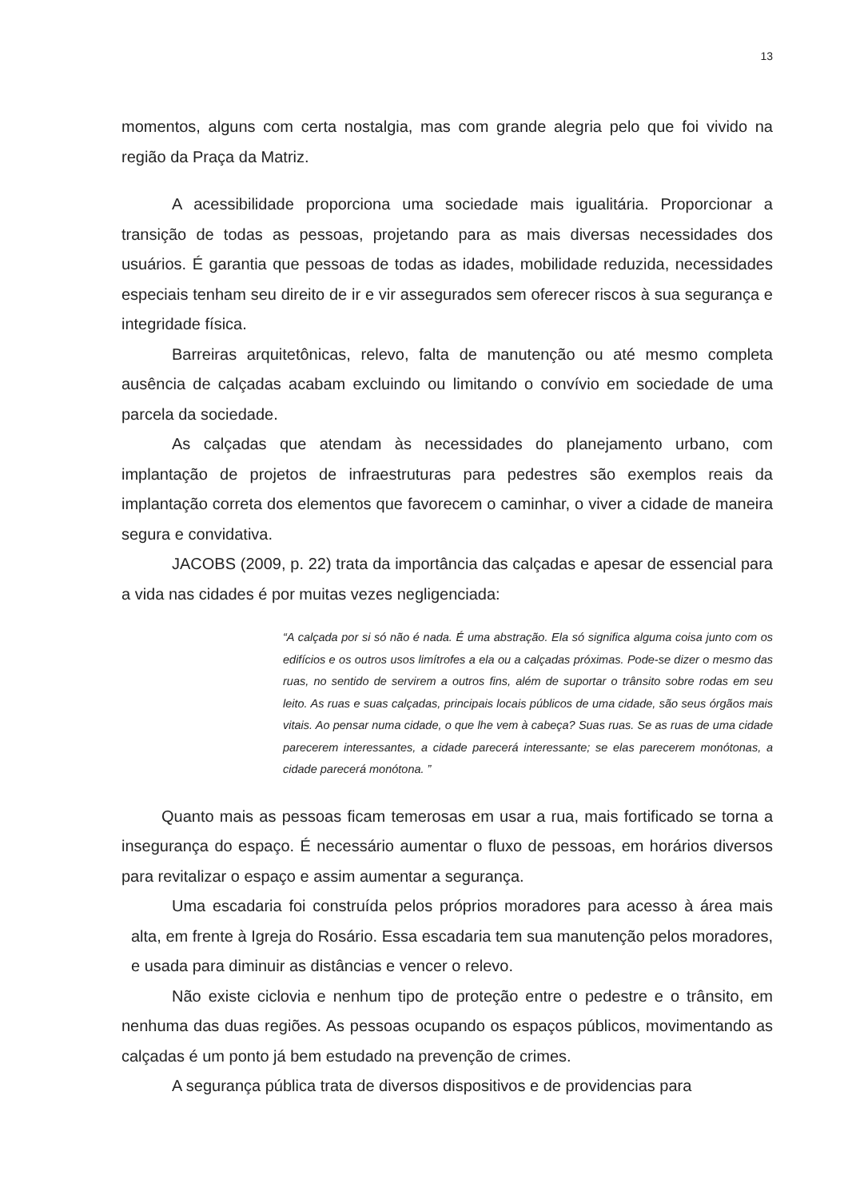13
momentos, alguns com certa nostalgia, mas com grande alegria pelo que foi vivido na região da Praça da Matriz.
A acessibilidade proporciona uma sociedade mais igualitária. Proporcionar a transição de todas as pessoas, projetando para as mais diversas necessidades dos usuários. É garantia que pessoas de todas as idades, mobilidade reduzida, necessidades especiais tenham seu direito de ir e vir assegurados sem oferecer riscos à sua segurança e integridade física.
Barreiras arquitetônicas, relevo, falta de manutenção ou até mesmo completa ausência de calçadas acabam excluindo ou limitando o convívio em sociedade de uma parcela da sociedade.
As calçadas que atendam às necessidades do planejamento urbano, com implantação de projetos de infraestruturas para pedestres são exemplos reais da implantação correta dos elementos que favorecem o caminhar, o viver a cidade de maneira segura e convidativa.
JACOBS (2009, p. 22) trata da importância das calçadas e apesar de essencial para a vida nas cidades é por muitas vezes negligenciada:
“A calçada por si só não é nada. É uma abstração. Ela só significa alguma coisa junto com os edifícios e os outros usos limítrofes a ela ou a calçadas próximas. Pode-se dizer o mesmo das ruas, no sentido de servirem a outros fins, além de suportar o trânsito sobre rodas em seu leito. As ruas e suas calçadas, principais locais públicos de uma cidade, são seus órgãos mais vitais. Ao pensar numa cidade, o que lhe vem à cabeça? Suas ruas. Se as ruas de uma cidade parecerem interessantes, a cidade parecerá interessante; se elas parecerem monótonas, a cidade parecerá monótona. ”
Quanto mais as pessoas ficam temerosas em usar a rua, mais fortificado se torna a insegurança do espaço. É necessário aumentar o fluxo de pessoas, em horários diversos para revitalizar o espaço e assim aumentar a segurança.
Uma escadaria foi construída pelos próprios moradores para acesso à área mais alta, em frente à Igreja do Rosário. Essa escadaria tem sua manutenção pelos moradores, e usada para diminuir as distâncias e vencer o relevo.
Não existe ciclovia e nenhum tipo de proteção entre o pedestre e o trânsito, em nenhuma das duas regiões. As pessoas ocupando os espaços públicos, movimentando as calçadas é um ponto já bem estudado na prevenção de crimes.
A segurança pública trata de diversos dispositivos e de providencias para